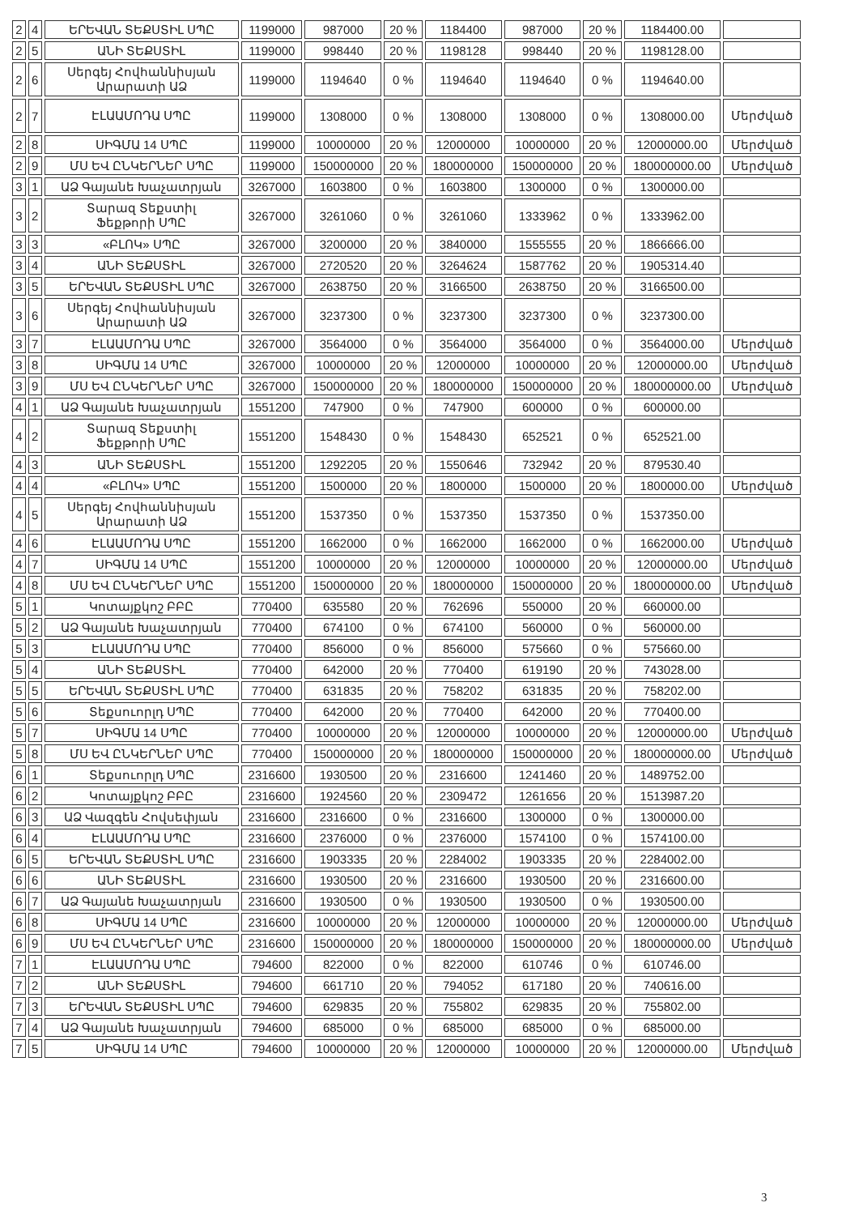| 2 | 4 | ԵՐԵՎԱՆ ՏԵՔՍՏԻԼ ՍՊԸ | 1199000 | 987000 | 20 % | 1184400 | 987000 | 20 % | 1184400.00 | |
| 2 | 5 | ԱՆԻ ՏԵՔՍՏԻԼ | 1199000 | 998440 | 20 % | 1198128 | 998440 | 20 % | 1198128.00 | |
| 2 | 6 | Սերգեյ Հովհաննիսյան Արարատի ԱՁ | 1199000 | 1194640 | 0 % | 1194640 | 1194640 | 0 % | 1194640.00 | |
| 2 | 7 | ԷԼԱԱՄՈԴԱ ՍՊԸ | 1199000 | 1308000 | 0 % | 1308000 | 1308000 | 0 % | 1308000.00 | Մերժված |
| 2 | 8 | ՍԻԳՄԱ 14 ՍՊԸ | 1199000 | 10000000 | 20 % | 12000000 | 10000000 | 20 % | 12000000.00 | Մերժված |
| 2 | 9 | ՄՍ ԵՎ ԸՆԿԵՐՆԵՐ ՍՊԸ | 1199000 | 150000000 | 20 % | 180000000 | 150000000 | 20 % | 180000000.00 | Մերժված |
| 3 | 1 | ԱՁ Գայանե Խաչատրյան | 3267000 | 1603800 | 0 % | 1603800 | 1300000 | 0 % | 1300000.00 | |
| 3 | 2 | Տարազ Տեքստիլ Ֆեքթորի ՍՊԸ | 3267000 | 3261060 | 0 % | 3261060 | 1333962 | 0 % | 1333962.00 | |
| 3 | 3 | «ԲԼՈԿ» ՍՊԸ | 3267000 | 3200000 | 20 % | 3840000 | 1555555 | 20 % | 1866666.00 | |
| 3 | 4 | ԱՆԻ ՏԵՔՍՏԻԼ | 3267000 | 2720520 | 20 % | 3264624 | 1587762 | 20 % | 1905314.40 | |
| 3 | 5 | ԵՐԵՎԱՆ ՏԵՔՍՏԻԼ ՍՊԸ | 3267000 | 2638750 | 20 % | 3166500 | 2638750 | 20 % | 3166500.00 | |
| 3 | 6 | Սերգեյ Հովհաննիսյան Արարատի ԱՁ | 3267000 | 3237300 | 0 % | 3237300 | 3237300 | 0 % | 3237300.00 | |
| 3 | 7 | ԷԼԱԱՄՈԴԱ ՍՊԸ | 3267000 | 3564000 | 0 % | 3564000 | 3564000 | 0 % | 3564000.00 | Մերժված |
| 3 | 8 | ՍԻԳՄԱ 14 ՍՊԸ | 3267000 | 10000000 | 20 % | 12000000 | 10000000 | 20 % | 12000000.00 | Մերժված |
| 3 | 9 | ՄՍ ԵՎ ԸՆԿԵՐՆԵՐ ՍՊԸ | 3267000 | 150000000 | 20 % | 180000000 | 150000000 | 20 % | 180000000.00 | Մերժված |
| 4 | 1 | ԱՁ Գայանե Խաչատրյան | 1551200 | 747900 | 0 % | 747900 | 600000 | 0 % | 600000.00 | |
| 4 | 2 | Տարազ Տեքստիլ Ֆեքթորի ՍՊԸ | 1551200 | 1548430 | 0 % | 1548430 | 652521 | 0 % | 652521.00 | |
| 4 | 3 | ԱՆԻ ՏԵՔՍՏԻԼ | 1551200 | 1292205 | 20 % | 1550646 | 732942 | 20 % | 879530.40 | |
| 4 | 4 | «ԲԼՈԿ» ՍՊԸ | 1551200 | 1500000 | 20 % | 1800000 | 1500000 | 20 % | 1800000.00 | Մերժված |
| 4 | 5 | Սերգեյ Հովհաննիսյան Արարատի ԱՁ | 1551200 | 1537350 | 0 % | 1537350 | 1537350 | 0 % | 1537350.00 | |
| 4 | 6 | ԷԼԱԱՄՈԴԱ ՍՊԸ | 1551200 | 1662000 | 0 % | 1662000 | 1662000 | 0 % | 1662000.00 | Մերժված |
| 4 | 7 | ՍԻԳՄԱ 14 ՍՊԸ | 1551200 | 10000000 | 20 % | 12000000 | 10000000 | 20 % | 12000000.00 | Մերժված |
| 4 | 8 | ՄՍ ԵՎ ԸՆԿԵՐՆԵՐ ՍՊԸ | 1551200 | 150000000 | 20 % | 180000000 | 150000000 | 20 % | 180000000.00 | Մերժված |
| 5 | 1 | Կոտայքկոշ ԲԲԸ | 770400 | 635580 | 20 % | 762696 | 550000 | 20 % | 660000.00 | |
| 5 | 2 | ԱՁ Գայանե Խաչատրյան | 770400 | 674100 | 0 % | 674100 | 560000 | 0 % | 560000.00 | |
| 5 | 3 | ԷԼԱԱՄՈԴԱ ՍՊԸ | 770400 | 856000 | 0 % | 856000 | 575660 | 0 % | 575660.00 | |
| 5 | 4 | ԱՆԻ ՏԵՔՍՏԻԼ | 770400 | 642000 | 20 % | 770400 | 619190 | 20 % | 743028.00 | |
| 5 | 5 | ԵՐԵՎԱՆ ՏԵՔՍՏԻԼ ՍՊԸ | 770400 | 631835 | 20 % | 758202 | 631835 | 20 % | 758202.00 | |
| 5 | 6 | Տեքսուորլդ ՍՊԸ | 770400 | 642000 | 20 % | 770400 | 642000 | 20 % | 770400.00 | |
| 5 | 7 | ՍԻԳՄԱ 14 ՍՊԸ | 770400 | 10000000 | 20 % | 12000000 | 10000000 | 20 % | 12000000.00 | Մերժված |
| 5 | 8 | ՄՍ ԵՎ ԸՆԿԵՐՆԵՐ ՍՊԸ | 770400 | 150000000 | 20 % | 180000000 | 150000000 | 20 % | 180000000.00 | Մերժված |
| 6 | 1 | Տեքսուորլդ ՍՊԸ | 2316600 | 1930500 | 20 % | 2316600 | 1241460 | 20 % | 1489752.00 | |
| 6 | 2 | Կոտայքկոշ ԲԲԸ | 2316600 | 1924560 | 20 % | 2309472 | 1261656 | 20 % | 1513987.20 | |
| 6 | 3 | ԱՁ Վազգեն Հովսեփյան | 2316600 | 2316600 | 0 % | 2316600 | 1300000 | 0 % | 1300000.00 | |
| 6 | 4 | ԷԼԱԱՄՈԴԱ ՍՊԸ | 2316600 | 2376000 | 0 % | 2376000 | 1574100 | 0 % | 1574100.00 | |
| 6 | 5 | ԵՐԵՎԱՆ ՏԵՔՍՏԻԼ ՍՊԸ | 2316600 | 1903335 | 20 % | 2284002 | 1903335 | 20 % | 2284002.00 | |
| 6 | 6 | ԱՆԻ ՏԵՔՍՏԻԼ | 2316600 | 1930500 | 20 % | 2316600 | 1930500 | 20 % | 2316600.00 | |
| 6 | 7 | ԱՁ Գայանե Խաչատրյան | 2316600 | 1930500 | 0 % | 1930500 | 1930500 | 0 % | 1930500.00 | |
| 6 | 8 | ՍԻԳՄԱ 14 ՍՊԸ | 2316600 | 10000000 | 20 % | 12000000 | 10000000 | 20 % | 12000000.00 | Մերժված |
| 6 | 9 | ՄՍ ԵՎ ԸՆԿԵՐՆԵՐ ՍՊԸ | 2316600 | 150000000 | 20 % | 180000000 | 150000000 | 20 % | 180000000.00 | Մերժված |
| 7 | 1 | ԷԼԱԱՄՈԴԱ ՍՊԸ | 794600 | 822000 | 0 % | 822000 | 610746 | 0 % | 610746.00 | |
| 7 | 2 | ԱՆԻ ՏԵՔՍՏԻԼ | 794600 | 661710 | 20 % | 794052 | 617180 | 20 % | 740616.00 | |
| 7 | 3 | ԵՐԵՎԱՆ ՏԵՔՍՏԻԼ ՍՊԸ | 794600 | 629835 | 20 % | 755802 | 629835 | 20 % | 755802.00 | |
| 7 | 4 | ԱՁ Գայանե Խաչատրյան | 794600 | 685000 | 0 % | 685000 | 685000 | 0 % | 685000.00 | |
| 7 | 5 | ՍԻԳՄԱ 14 ՍՊԸ | 794600 | 10000000 | 20 % | 12000000 | 10000000 | 20 % | 12000000.00 | Մերժված |
3